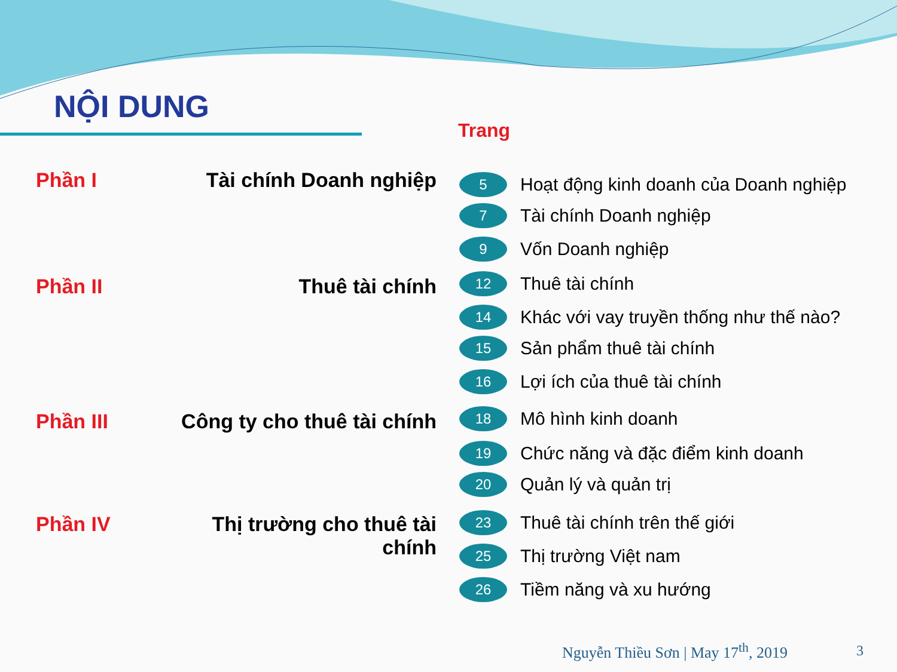NỘI DUNG
Trang
Phần I Tài chính Doanh nghiệp
Phần II Thuê tài chính
Phần III Công ty cho thuê tài chính
Phần IV Thị trường cho thuê tài
chính
5 Hoạt động kinh doanh của Doanh nghiệp
7 Tài chính Doanh nghiệp
9 Vốn Doanh nghiệp
12 Thuê tài chính
14 Khác với vay truyền thống như thế nào?
15 Sản phẩm thuê tài chính
16 Lợi ích của thuê tài chính
18 Mô hình kinh doanh
19 Chức năng và đặc điểm kinh doanh
20 Quản lý và quản trị
23 Thuê tài chính trên thế giới
25 Thị trường Việt nam
26 Tiềm năng và xu hướng
Nguyễn Thiều Sơn | May 17<sup>th</sup>, 2019
3